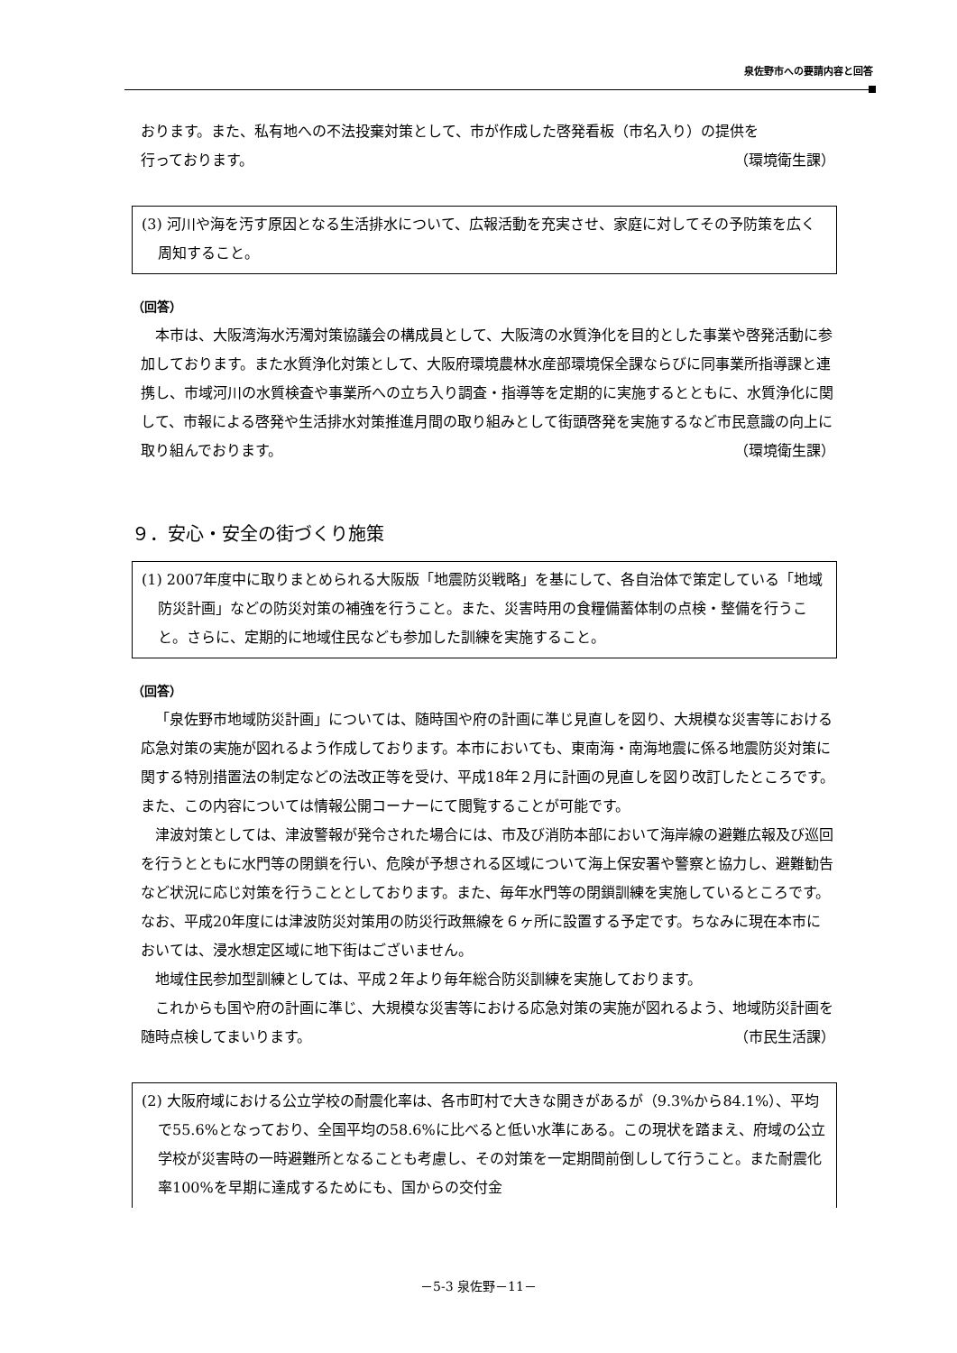泉佐野市への要請内容と回答
おります。また、私有地への不法投棄対策として、市が作成した啓発看板（市名入り）の提供を
行っております。 （環境衛生課）
(3) 河川や海を汚す原因となる生活排水について、広報活動を充実させ、家庭に対してその予防策を広く周知すること。
（回答）
本市は、大阪湾海水汚濁対策協議会の構成員として、大阪湾の水質浄化を目的とした事業や啓発活動に参加しております。また水質浄化対策として、大阪府環境農林水産部環境保全課ならびに同事業所指導課と連携し、市域河川の水質検査や事業所への立ち入り調査・指導等を定期的に実施するとともに、水質浄化に関して、市報による啓発や生活排水対策推進月間の取り組みとして街頭啓発を実施するなど市民意識の向上に取り組んでおります。 （環境衛生課）
９．安心・安全の街づくり施策
(1) 2007年度中に取りまとめられる大阪版「地震防災戦略」を基にして、各自治体で策定している「地域防災計画」などの防災対策の補強を行うこと。また、災害時用の食糧備蓄体制の点検・整備を行うこと。さらに、定期的に地域住民なども参加した訓練を実施すること。
（回答）
「泉佐野市地域防災計画」については、随時国や府の計画に準じ見直しを図り、大規模な災害等における応急対策の実施が図れるよう作成しております。本市においても、東南海・南海地震に係る地震防災対策に関する特別措置法の制定などの法改正等を受け、平成18年２月に計画の見直しを図り改訂したところです。また、この内容については情報公開コーナーにて閲覧することが可能です。
津波対策としては、津波警報が発令された場合には、市及び消防本部において海岸線の避難広報及び巡回を行うとともに水門等の閉鎖を行い、危険が予想される区域について海上保安署や警察と協力し、避難勧告など状況に応じ対策を行うこととしております。また、毎年水門等の閉鎖訓練を実施しているところです。なお、平成20年度には津波防災対策用の防災行政無線を６ヶ所に設置する予定です。ちなみに現在本市においては、浸水想定区域に地下街はございません。
地域住民参加型訓練としては、平成２年より毎年総合防災訓練を実施しております。
これからも国や府の計画に準じ、大規模な災害等における応急対策の実施が図れるよう、地域防災計画を随時点検してまいります。 （市民生活課）
(2) 大阪府域における公立学校の耐震化率は、各市町村で大きな開きがあるが（9.3%から84.1%）、平均で55.6%となっており、全国平均の58.6%に比べると低い水準にある。この現状を踏まえ、府域の公立学校が災害時の一時避難所となることも考慮し、その対策を一定期間前倒しして行うこと。また耐震化率100%を早期に達成するためにも、国からの交付金
－5-3 泉佐野－11－